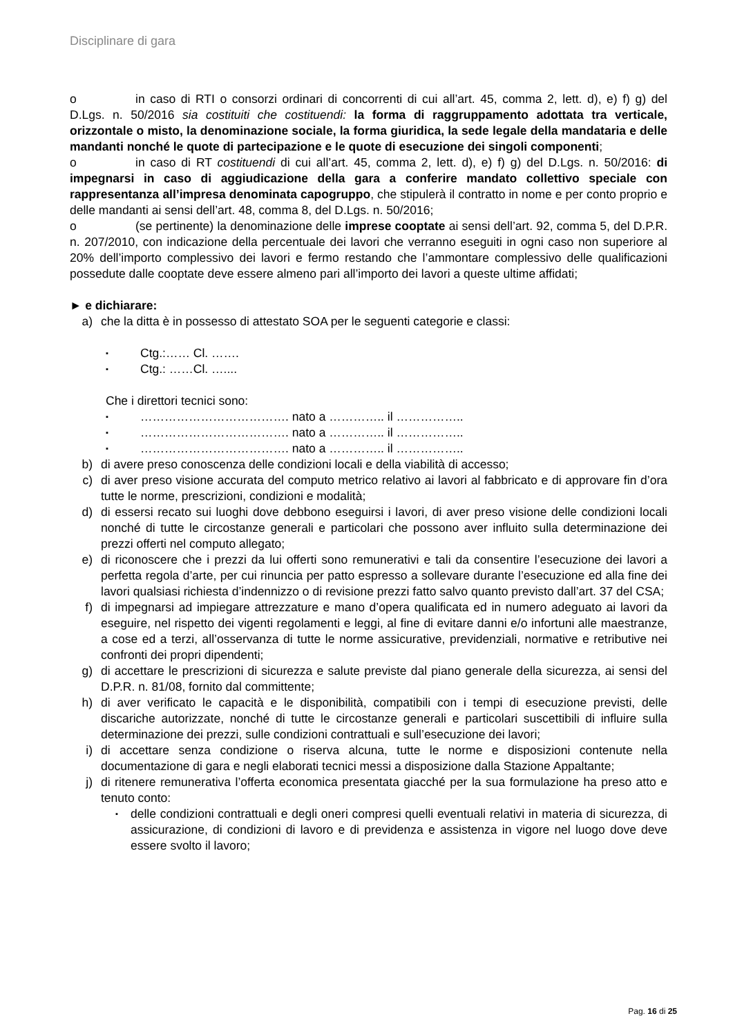Disciplinare di gara
o in caso di RTI o consorzi ordinari di concorrenti di cui all’art. 45, comma 2, lett. d), e) f) g) del D.Lgs. n. 50/2016 sia costituiti che costituendi: la forma di raggruppamento adottata tra verticale, orizzontale o misto, la denominazione sociale, la forma giuridica, la sede legale della mandataria e delle mandanti nonché le quote di partecipazione e le quote di esecuzione dei singoli componenti;
o in caso di RT costituendi di cui all’art. 45, comma 2, lett. d), e) f) g) del D.Lgs. n. 50/2016: di impegnarsi in caso di aggiudicazione della gara a conferire mandato collettivo speciale con rappresentanza all’impresa denominata capogruppo, che stipulerà il contratto in nome e per conto proprio e delle mandanti ai sensi dell’art. 48, comma 8, del D.Lgs. n. 50/2016;
o (se pertinente) la denominazione delle imprese cooptate ai sensi dell’art. 92, comma 5, del D.P.R. n. 207/2010, con indicazione della percentuale dei lavori che verranno eseguiti in ogni caso non superiore al 20% dell’importo complessivo dei lavori e fermo restando che l’ammontare complessivo delle qualificazioni possedute dalle cooptate deve essere almeno pari all’importo dei lavori a queste ultime affidati;
► e dichiarare:
a) che la ditta è in possesso di attestato SOA per le seguenti categorie e classi:
▪ Ctg.:…… Cl. …….
▪ Ctg.: ……Cl. …....
Che i direttori tecnici sono:
▪ ………………………………. nato a ………….. il ……………..
▪ ………………………………. nato a ………….. il ……………..
▪ ………………………………. nato a ………….. il ……………..
b) di avere preso conoscenza delle condizioni locali e della viabilità di accesso;
c) di aver preso visione accurata del computo metrico relativo ai lavori al fabbricato e di approvare fin d’ora tutte le norme, prescrizioni, condizioni e modalità;
d) di essersi recato sui luoghi dove debbono eseguirsi i lavori, di aver preso visione delle condizioni locali nonché di tutte le circostanze generali e particolari che possono aver influito sulla determinazione dei prezzi offerti nel computo allegato;
e) di riconoscere che i prezzi da lui offerti sono remunerativi e tali da consentire l’esecuzione dei lavori a perfetta regola d’arte, per cui rinuncia per patto espresso a sollevare durante l’esecuzione ed alla fine dei lavori qualsiasi richiesta d’indennizzo o di revisione prezzi fatto salvo quanto previsto dall’art. 37 del CSA;
f) di impegnarsi ad impiegare attrezzature e mano d’opera qualificata ed in numero adeguato ai lavori da eseguire, nel rispetto dei vigenti regolamenti e leggi, al fine di evitare danni e/o infortuni alle maestranze, a cose ed a terzi, all’osservanza di tutte le norme assicurative, previdenziali, normative e retributive nei confronti dei propri dipendenti;
g) di accettare le prescrizioni di sicurezza e salute previste dal piano generale della sicurezza, ai sensi del D.P.R. n. 81/08, fornito dal committente;
h) di aver verificato le capacità e le disponibilità, compatibili con i tempi di esecuzione previsti, delle discariche autorizzate, nonché di tutte le circostanze generali e particolari suscettibili di influire sulla determinazione dei prezzi, sulle condizioni contrattuali e sull’esecuzione dei lavori;
i) di accettare senza condizione o riserva alcuna, tutte le norme e disposizioni contenute nella documentazione di gara e negli elaborati tecnici messi a disposizione dalla Stazione Appaltante;
j) di ritenere remunerativa l’offerta economica presentata giacché per la sua formulazione ha preso atto e tenuto conto:
▪ delle condizioni contrattuali e degli oneri compresi quelli eventuali relativi in materia di sicurezza, di assicurazione, di condizioni di lavoro e di previdenza e assistenza in vigore nel luogo dove deve essere svolto il lavoro;
Pag. 16 di 25